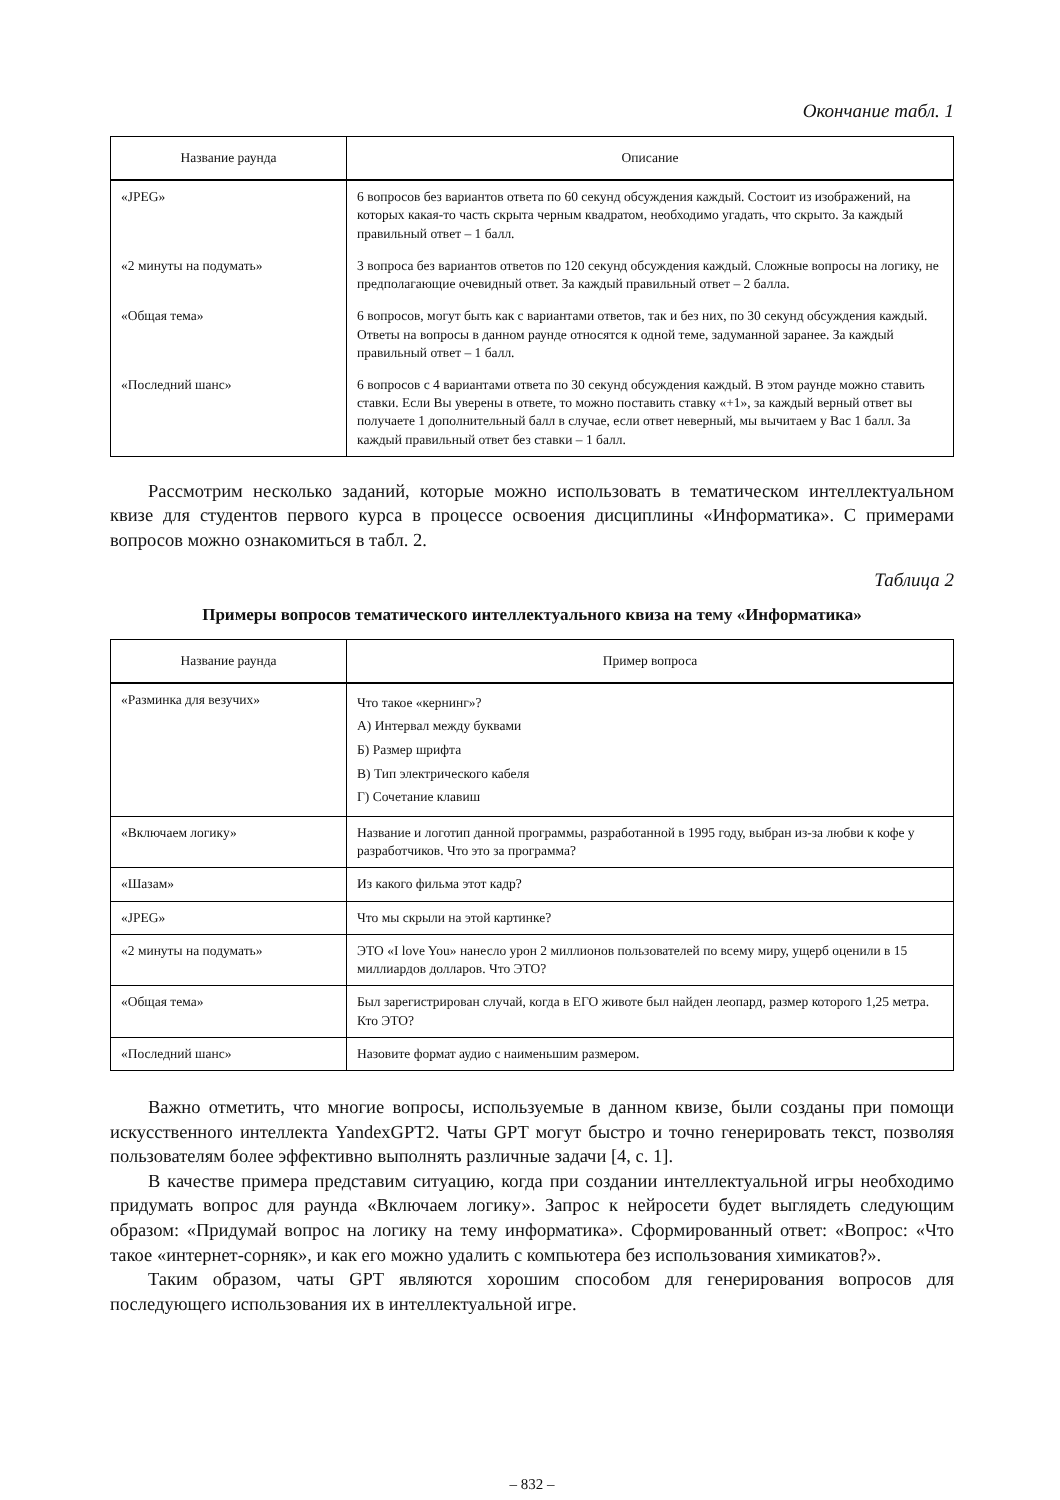Окончание табл. 1
| Название раунда | Описание |
| --- | --- |
| «JPEG» | 6 вопросов без вариантов ответа по 60 секунд обсуждения каждый. Состоит из изображений, на которых какая-то часть скрыта черным квадратом, необходимо угадать, что скрыто. За каждый правильный ответ – 1 балл. |
| «2 минуты на подумать» | 3 вопроса без вариантов ответов по 120 секунд обсуждения каждый. Сложные вопросы на логику, не предполагающие очевидный ответ. За каждый правильный ответ – 2 балла. |
| «Общая тема» | 6 вопросов, могут быть как с вариантами ответов, так и без них, по 30 секунд обсуждения каждый. Ответы на вопросы в данном раунде относятся к одной теме, задуманной заранее. За каждый правильный ответ – 1 балл. |
| «Последний шанс» | 6 вопросов с 4 вариантами ответа по 30 секунд обсуждения каждый. В этом раунде можно ставить ставки. Если Вы уверены в ответе, то можно поставить ставку «+1», за каждый верный ответ вы получаете 1 дополнительный балл в случае, если ответ неверный, мы вычитаем у Вас 1 балл. За каждый правильный ответ без ставки – 1 балл. |
Рассмотрим несколько заданий, которые можно использовать в тематическом интеллектуальном квизе для студентов первого курса в процессе освоения дисциплины «Информатика». С примерами вопросов можно ознакомиться в табл. 2.
Таблица 2
Примеры вопросов тематического интеллектуального квиза на тему «Информатика»
| Название раунда | Пример вопроса |
| --- | --- |
| «Разминка для везучих» | Что такое «кернинг»? А) Интервал между буквами Б) Размер шрифта В) Тип электрического кабеля Г) Сочетание клавиш |
| «Включаем логику» | Название и логотип данной программы, разработанной в 1995 году, выбран из-за любви к кофе у разработчиков. Что это за программа? |
| «Шазам» | Из какого фильма этот кадр? |
| «JPEG» | Что мы скрыли на этой картинке? |
| «2 минуты на подумать» | ЭТО «I love You» нанесло урон 2 миллионов пользователей по всему миру, ущерб оценили в 15 миллиардов долларов. Что ЭТО? |
| «Общая тема» | Был зарегистрирован случай, когда в ЕГО животе был найден леопард, размер которого 1,25 метра. Кто ЭТО? |
| «Последний шанс» | Назовите формат аудио с наименьшим размером. |
Важно отметить, что многие вопросы, используемые в данном квизе, были созданы при помощи искусственного интеллекта YandexGPT2. Чаты GPT могут быстро и точно генерировать текст, позволяя пользователям более эффективно выполнять различные задачи [4, с. 1].
В качестве примера представим ситуацию, когда при создании интеллектуальной игры необходимо придумать вопрос для раунда «Включаем логику». Запрос к нейросети будет выглядеть следующим образом: «Придумай вопрос на логику на тему информатика». Сформированный ответ: «Вопрос: «Что такое «интернет-сорняк», и как его можно удалить с компьютера без использования химикатов?».
Таким образом, чаты GPT являются хорошим способом для генерирования вопросов для последующего использования их в интеллектуальной игре.
– 832 –